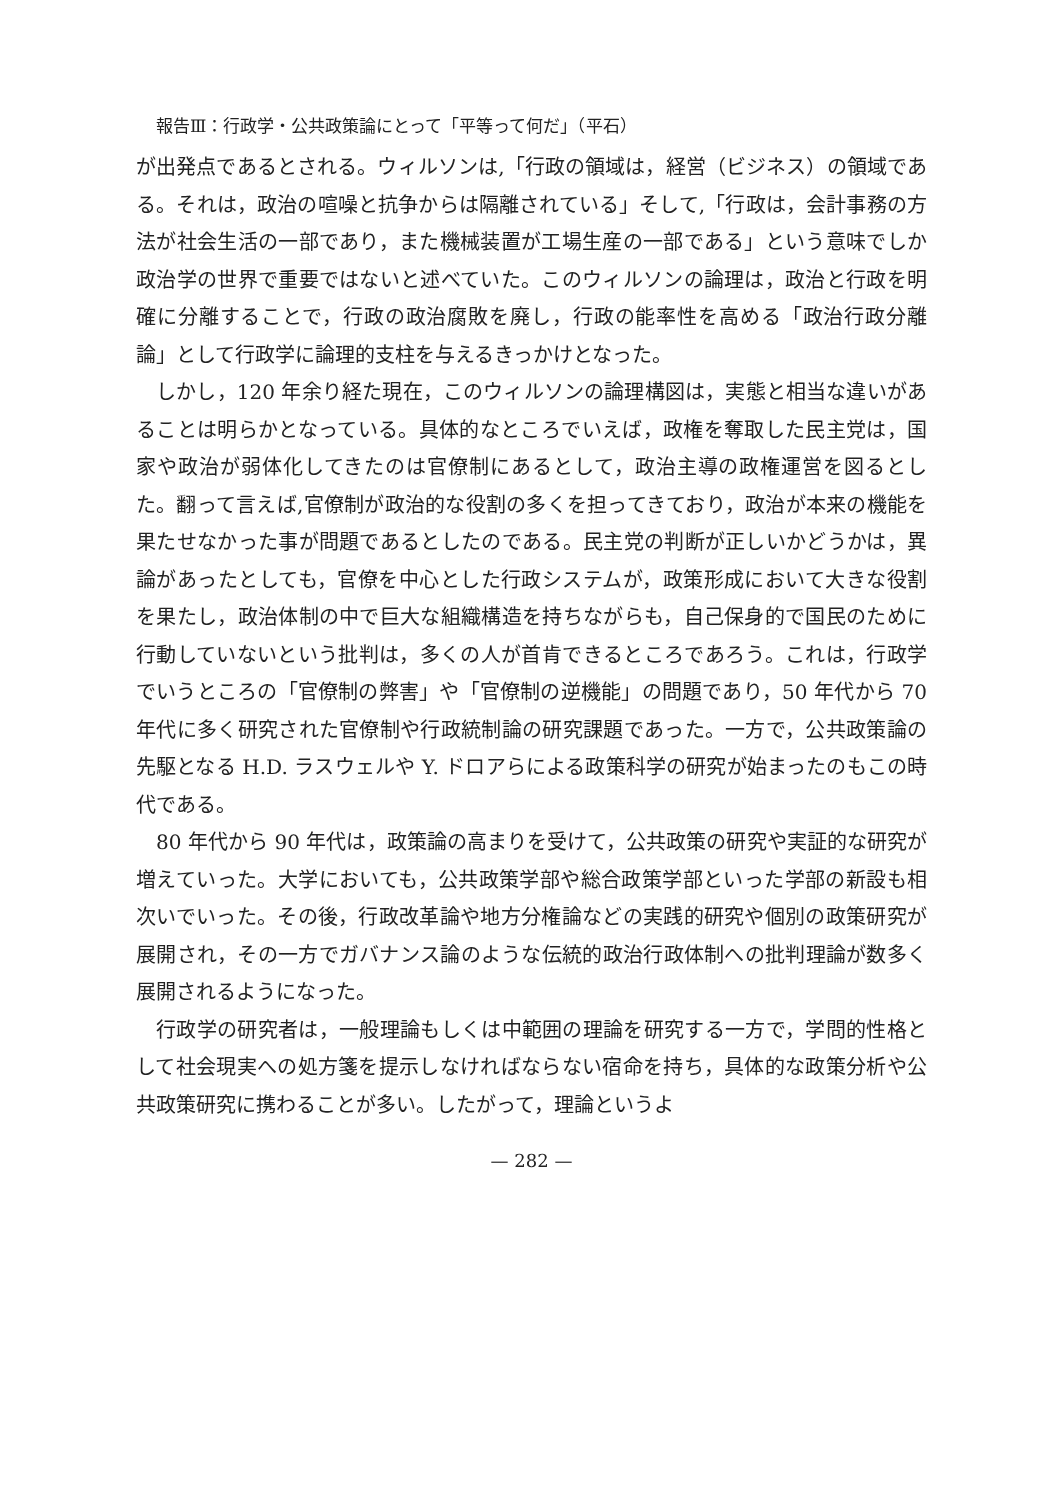報告Ⅲ：行政学・公共政策論にとって「平等って何だ」（平石）
が出発点であるとされる。ウィルソンは,「行政の領域は，経営（ビジネス）の領域である。それは，政治の喧噪と抗争からは隔離されている」そして,「行政は，会計事務の方法が社会生活の一部であり，また機械装置が工場生産の一部である」という意味でしか政治学の世界で重要ではないと述べていた。このウィルソンの論理は，政治と行政を明確に分離することで，行政の政治腐敗を廃し，行政の能率性を高める「政治行政分離論」として行政学に論理的支柱を与えるきっかけとなった。
しかし，120 年余り経た現在，このウィルソンの論理構図は，実態と相当な違いがあることは明らかとなっている。具体的なところでいえば，政権を奪取した民主党は，国家や政治が弱体化してきたのは官僚制にあるとして，政治主導の政権運営を図るとした。翻って言えば,官僚制が政治的な役割の多くを担ってきており，政治が本来の機能を果たせなかった事が問題であるとしたのである。民主党の判断が正しいかどうかは，異論があったとしても，官僚を中心とした行政システムが，政策形成において大きな役割を果たし，政治体制の中で巨大な組織構造を持ちながらも，自己保身的で国民のために行動していないという批判は，多くの人が首肯できるところであろう。これは，行政学でいうところの「官僚制の弊害」や「官僚制の逆機能」の問題であり，50 年代から 70 年代に多く研究された官僚制や行政統制論の研究課題であった。一方で，公共政策論の先駆となる H.D. ラスウェルや Y. ドロアらによる政策科学の研究が始まったのもこの時代である。
80 年代から 90 年代は，政策論の高まりを受けて，公共政策の研究や実証的な研究が増えていった。大学においても，公共政策学部や総合政策学部といった学部の新設も相次いでいった。その後，行政改革論や地方分権論などの実践的研究や個別の政策研究が展開され，その一方でガバナンス論のような伝統的政治行政体制への批判理論が数多く展開されるようになった。
行政学の研究者は，一般理論もしくは中範囲の理論を研究する一方で，学問的性格として社会現実への処方箋を提示しなければならない宿命を持ち，具体的な政策分析や公共政策研究に携わることが多い。したがって，理論というよ
— 282 —